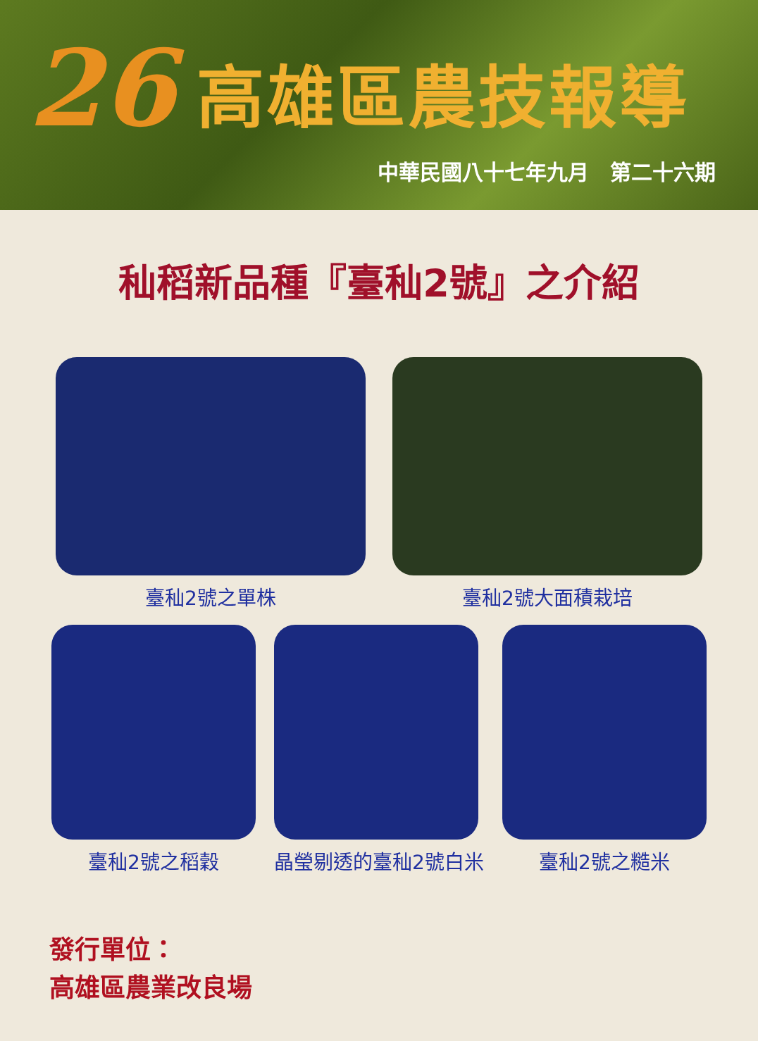26 高雄區農技報導
中華民國八十七年九月　第二十六期
秈稻新品種『臺秈2號』之介紹
臺秈2號之單株 臺秈2號大面積栽培
臺秈2號之稻穀 晶瑩剔透的臺秈2號白米 臺秈2號之糙米
發行單位：
高雄區農業改良場